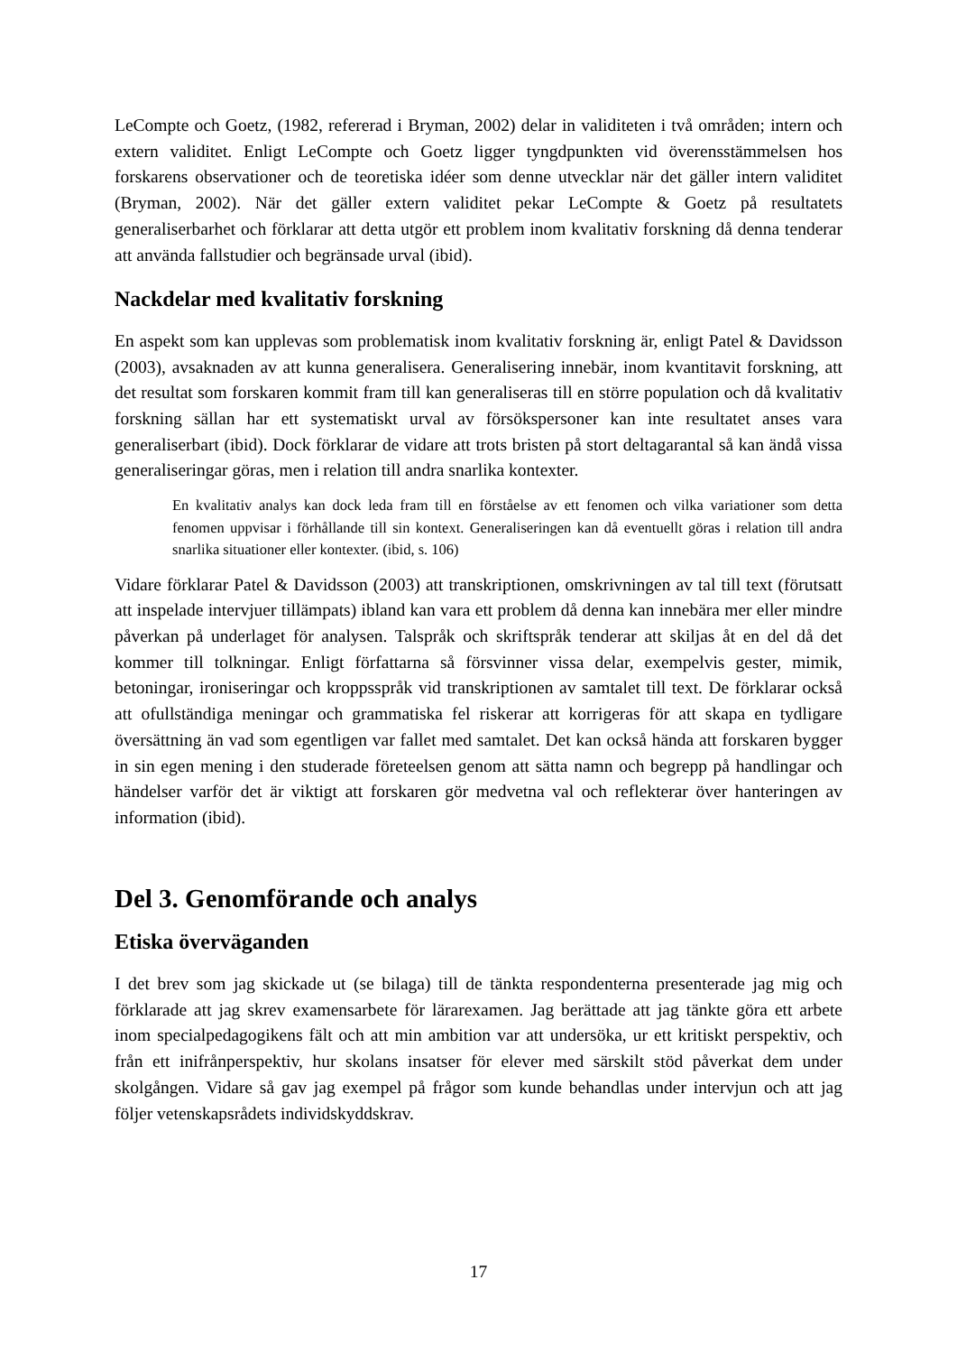LeCompte och Goetz, (1982, refererad i Bryman, 2002) delar in validiteten i två områden; intern och extern validitet. Enligt LeCompte och Goetz ligger tyngdpunkten vid överensstämmelsen hos forskarens observationer och de teoretiska idéer som denne utvecklar när det gäller intern validitet (Bryman, 2002). När det gäller extern validitet pekar LeCompte & Goetz på resultatets generaliserbarhet och förklarar att detta utgör ett problem inom kvalitativ forskning då denna tenderar att använda fallstudier och begränsade urval (ibid).
Nackdelar med kvalitativ forskning
En aspekt som kan upplevas som problematisk inom kvalitativ forskning är, enligt Patel & Davidsson (2003), avsaknaden av att kunna generalisera. Generalisering innebär, inom kvantitavit forskning, att det resultat som forskaren kommit fram till kan generaliseras till en större population och då kvalitativ forskning sällan har ett systematiskt urval av försökspersoner kan inte resultatet anses vara generaliserbart (ibid). Dock förklarar de vidare att trots bristen på stort deltagarantal så kan ändå vissa generaliseringar göras, men i relation till andra snarlika kontexter.
En kvalitativ analys kan dock leda fram till en förståelse av ett fenomen och vilka variationer som detta fenomen uppvisar i förhållande till sin kontext. Generaliseringen kan då eventuellt göras i relation till andra snarlika situationer eller kontexter. (ibid, s. 106)
Vidare förklarar Patel & Davidsson (2003) att transkriptionen, omskrivningen av tal till text (förutsatt att inspelade intervjuer tillämpats) ibland kan vara ett problem då denna kan innebära mer eller mindre påverkan på underlaget för analysen. Talspråk och skriftspråk tenderar att skiljas åt en del då det kommer till tolkningar. Enligt författarna så försvinner vissa delar, exempelvis gester, mimik, betoningar, ironiseringar och kroppsspråk vid transkriptionen av samtalet till text. De förklarar också att ofullständiga meningar och grammatiska fel riskerar att korrigeras för att skapa en tydligare översättning än vad som egentligen var fallet med samtalet. Det kan också hända att forskaren bygger in sin egen mening i den studerade företeelsen genom att sätta namn och begrepp på handlingar och händelser varför det är viktigt att forskaren gör medvetna val och reflekterar över hanteringen av information (ibid).
Del 3. Genomförande och analys
Etiska överväganden
I det brev som jag skickade ut (se bilaga) till de tänkta respondenterna presenterade jag mig och förklarade att jag skrev examensarbete för lärarexamen. Jag berättade att jag tänkte göra ett arbete inom specialpedagogikens fält och att min ambition var att undersöka, ur ett kritiskt perspektiv, och från ett inifrånperspektiv, hur skolans insatser för elever med särskilt stöd påverkat dem under skolgången. Vidare så gav jag exempel på frågor som kunde behandlas under intervjun och att jag följer vetenskapsrådets individskyddskrav.
17